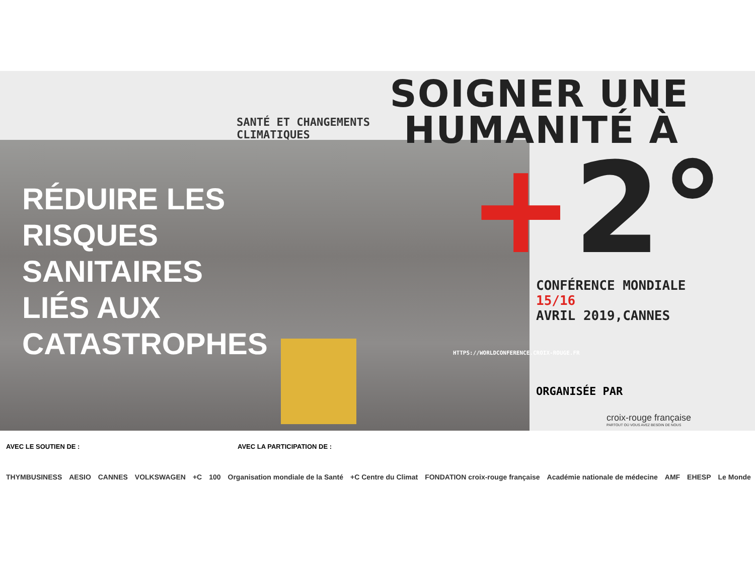SANTÉ ET CHANGEMENTS CLIMATIQUES SOIGNER UNE
HUMANITÉ À
+2°
RÉDUIRE LES
RISQUES
SANITAIRES
LIÉS AUX
CATASTROPHES
CONFÉRENCE MONDIALE
15/16
AVRIL 2019,CANNES
HTTPS://WORLDCONFERENCE.CROIX-ROUGE.FR
ORGANISÉE PAR
croix-rouge française
PARTOUT OÙ VOUS AVEZ BESOIN DE NOUS
AVEC LE SOUTIEN DE : AVEC LA PARTICIPATION DE :
THYMBUSINESS AESIO CANNES VOLKSWAGEN +C 100 Organisation mondiale de la Santé +C Centre du Climat FONDATION croix-rouge française Académie nationale de médecine AMF EHESP Le Monde